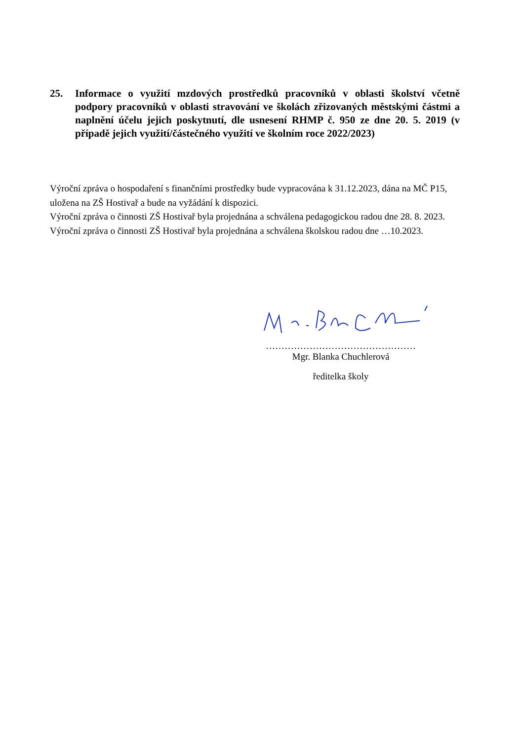25. Informace o využití mzdových prostředků pracovníků v oblasti školství včetně podpory pracovníků v oblasti stravování ve školách zřizovaných městskými částmi a naplnění účelu jejich poskytnutí, dle usnesení RHMP č. 950 ze dne 20. 5. 2019 (v případě jejich využití/částečného využití ve školním roce 2022/2023)
Výroční zpráva o hospodaření s finančními prostředky bude vypracována k 31.12.2023, dána na MČ P15, uložena na ZŠ Hostivař a bude na vyžádání k dispozici.
Výroční zpráva o činnosti ZŠ Hostivař byla projednána a schválena pedagogickou radou dne 28. 8. 2023.
Výroční zpráva o činnosti ZŠ Hostivař byla projednána a schválena školskou radou dne …10.2023.
…………………………………………
Mgr. Blanka Chuchlerová
ředitelka školy